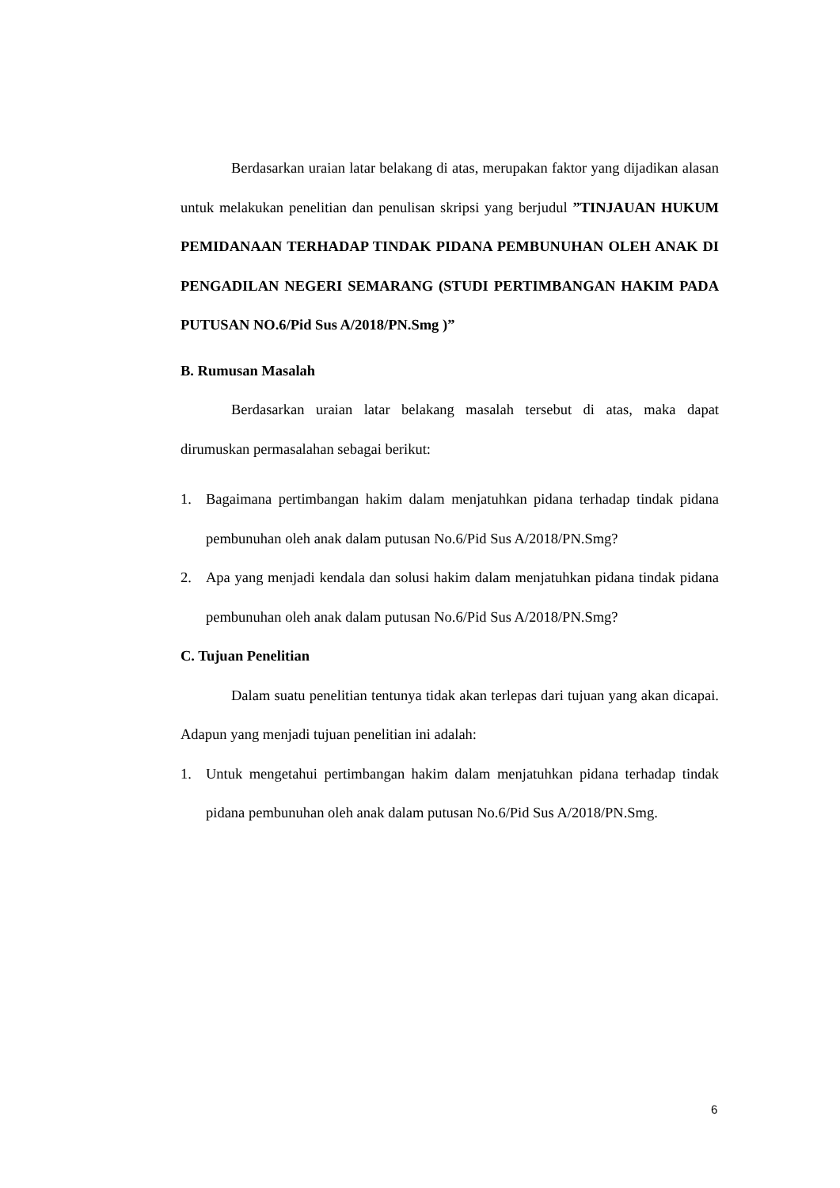Berdasarkan uraian latar belakang di atas, merupakan faktor yang dijadikan alasan untuk melakukan penelitian dan penulisan skripsi yang berjudul ”TINJAUAN HUKUM PEMIDANAAN TERHADAP TINDAK PIDANA PEMBUNUHAN OLEH ANAK DI PENGADILAN NEGERI SEMARANG (STUDI PERTIMBANGAN HAKIM PADA PUTUSAN NO.6/Pid Sus A/2018/PN.Smg )”
B. Rumusan Masalah
Berdasarkan uraian latar belakang masalah tersebut di atas, maka dapat dirumuskan permasalahan sebagai berikut:
1. Bagaimana pertimbangan hakim dalam menjatuhkan pidana terhadap tindak pidana pembunuhan oleh anak dalam putusan No.6/Pid Sus A/2018/PN.Smg?
2. Apa yang menjadi kendala dan solusi hakim dalam menjatuhkan pidana tindak pidana pembunuhan oleh anak dalam putusan No.6/Pid Sus A/2018/PN.Smg?
C. Tujuan Penelitian
Dalam suatu penelitian tentunya tidak akan terlepas dari tujuan yang akan dicapai. Adapun yang menjadi tujuan penelitian ini adalah:
1. Untuk mengetahui pertimbangan hakim dalam menjatuhkan pidana terhadap tindak pidana pembunuhan oleh anak dalam putusan No.6/Pid Sus A/2018/PN.Smg.
6